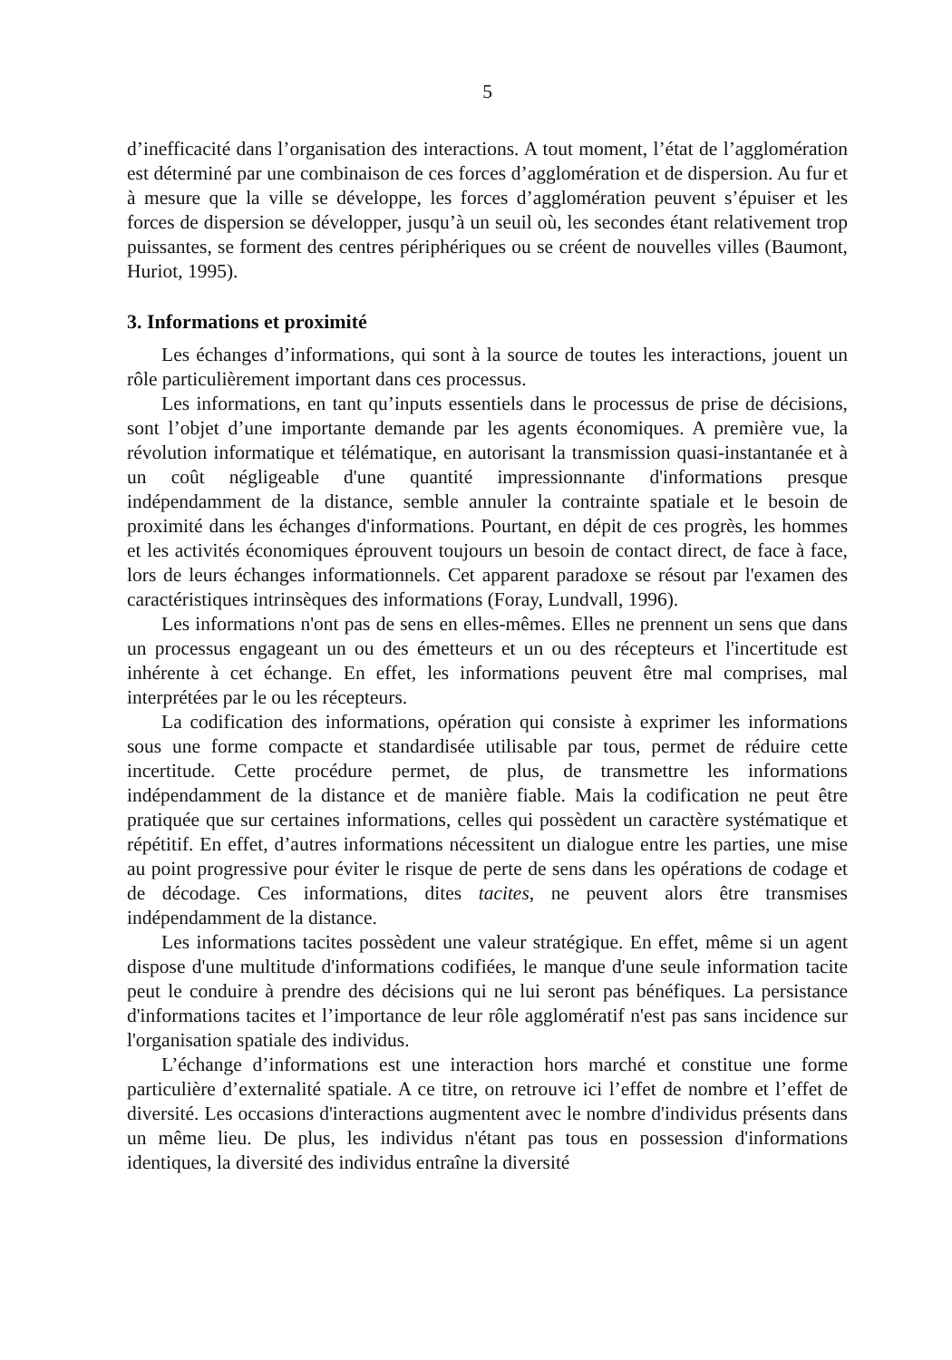5
d’inefficacité dans l’organisation des interactions. A tout moment, l’état de l’agglomération est déterminé par une combinaison de ces forces d’agglomération et de dispersion. Au fur et à mesure que la ville se développe, les forces d’agglomération peuvent s’épuiser et les forces de dispersion se développer, jusqu’à un seuil où, les secondes étant relativement trop puissantes, se forment des centres périphériques ou se créent de nouvelles villes (Baumont, Huriot, 1995).
3. Informations et proximité
Les échanges d’informations, qui sont à la source de toutes les interactions, jouent un rôle particulièrement important dans ces processus.
Les informations, en tant qu’inputs essentiels dans le processus de prise de décisions, sont l’objet d’une importante demande par les agents économiques. A première vue, la révolution informatique et télématique, en autorisant la transmission quasi-instantanée et à un coût négligeable d'une quantité impressionnante d'informations presque indépendamment de la distance, semble annuler la contrainte spatiale et le besoin de proximité dans les échanges d'informations. Pourtant, en dépit de ces progrès, les hommes et les activités économiques éprouvent toujours un besoin de contact direct, de face à face, lors de leurs échanges informationnels. Cet apparent paradoxe se résout par l'examen des caractéristiques intrinsèques des informations (Foray, Lundvall, 1996).
Les informations n'ont pas de sens en elles-mêmes. Elles ne prennent un sens que dans un processus engageant un ou des émetteurs et un ou des récepteurs et l'incertitude est inhérente à cet échange. En effet, les informations peuvent être mal comprises, mal interprétées par le ou les récepteurs.
La codification des informations, opération qui consiste à exprimer les informations sous une forme compacte et standardisée utilisable par tous, permet de réduire cette incertitude. Cette procédure permet, de plus, de transmettre les informations indépendamment de la distance et de manière fiable. Mais la codification ne peut être pratiquée que sur certaines informations, celles qui possèdent un caractère systématique et répétitif. En effet, d’autres informations nécessitent un dialogue entre les parties, une mise au point progressive pour éviter le risque de perte de sens dans les opérations de codage et de décodage. Ces informations, dites tacites, ne peuvent alors être transmises indépendamment de la distance.
Les informations tacites possèdent une valeur stratégique. En effet, même si un agent dispose d'une multitude d'informations codifiées, le manque d'une seule information tacite peut le conduire à prendre des décisions qui ne lui seront pas bénéfiques. La persistance d'informations tacites et l’importance de leur rôle agglomératif n'est pas sans incidence sur l'organisation spatiale des individus.
L’échange d’informations est une interaction hors marché et constitue une forme particulière d’externalité spatiale. A ce titre, on retrouve ici l’effet de nombre et l’effet de diversité. Les occasions d'interactions augmentent avec le nombre d'individus présents dans un même lieu. De plus, les individus n'étant pas tous en possession d'informations identiques, la diversité des individus entraîne la diversité